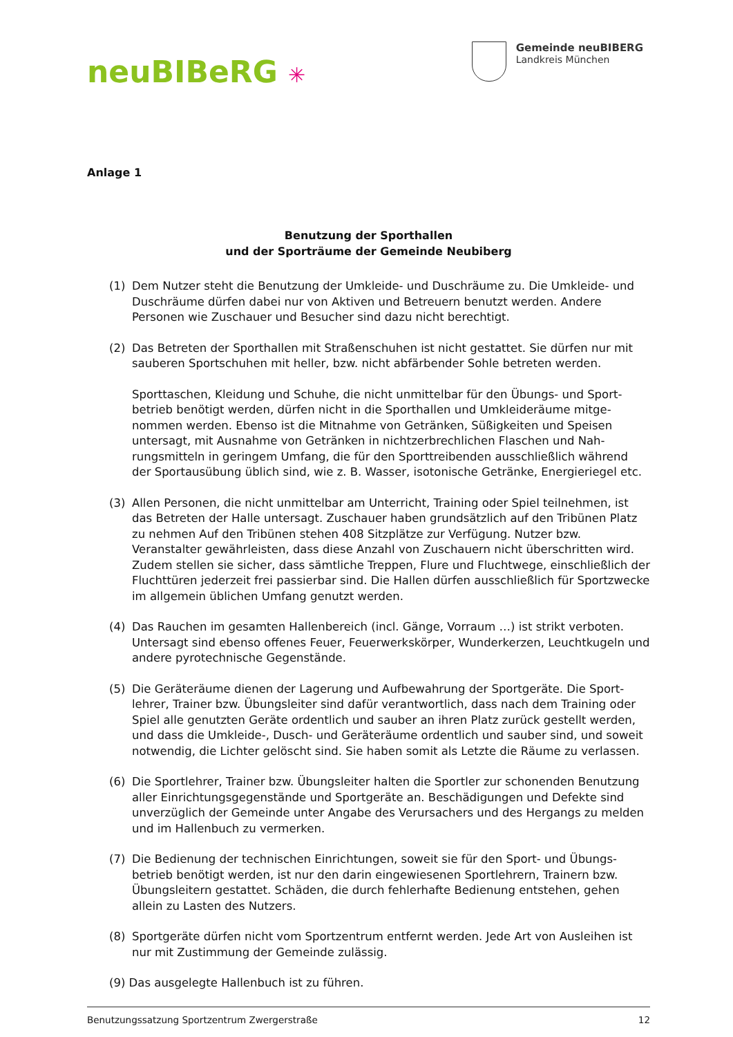neuBIBeRG ✳
Gemeinde neuBIBERG
Landkreis München
Anlage 1
Benutzung der Sporthallen
und der Sporträume der Gemeinde Neubiberg
(1) Dem Nutzer steht die Benutzung der Umkleide- und Duschräume zu. Die Umkleide- und Duschräume dürfen dabei nur von Aktiven und Betreuern benutzt werden. Andere Personen wie Zuschauer und Besucher sind dazu nicht berechtigt.
(2) Das Betreten der Sporthallen mit Straßenschuhen ist nicht gestattet. Sie dürfen nur mit sauberen Sportschuhen mit heller, bzw. nicht abfärbender Sohle betreten werden.
Sporttaschen, Kleidung und Schuhe, die nicht unmittelbar für den Übungs- und Sport­betrieb benötigt werden, dürfen nicht in die Sporthallen und Umkleideräume mitge­nommen werden. Ebenso ist die Mitnahme von Getränken, Süßigkeiten und Speisen untersagt, mit Ausnahme von Getränken in nichtzerbrechlichen Flaschen und Nah­rungsmitteln in geringem Umfang, die für den Sporttreibenden ausschließlich während der Sportausübung üblich sind, wie z. B. Wasser, isotonische Getränke, Energieriegel etc.
(3) Allen Personen, die nicht unmittelbar am Unterricht, Training oder Spiel teilnehmen, ist das Betreten der Halle untersagt. Zuschauer haben grundsätzlich auf den Tribünen Platz zu nehmen Auf den Tribünen stehen 408 Sitzplätze zur Verfügung. Nutzer bzw. Veranstalter gewährleisten, dass diese Anzahl von Zuschauern nicht überschritten wird. Zudem stellen sie sicher, dass sämtliche Treppen, Flure und Fluchtwege, ein­schließlich der Fluchttüren jederzeit frei passierbar sind. Die Hallen dürfen ausschließ­lich für Sportzwecke im allgemein üblichen Umfang genutzt werden.
(4) Das Rauchen im gesamten Hallenbereich (incl. Gänge, Vorraum …) ist strikt verboten. Untersagt sind ebenso offenes Feuer, Feuerwerkskörper, Wunderkerzen, Leuchtkugeln und andere pyrotechnische Gegenstände.
(5) Die Geräteräume dienen der Lagerung und Aufbewahrung der Sportgeräte. Die Sport­lehrer, Trainer bzw. Übungsleiter sind dafür verantwortlich, dass nach dem Training oder Spiel alle genutzten Geräte ordentlich und sauber an ihren Platz zurück gestellt werden, und dass die Umkleide-, Dusch- und Geräteräume ordentlich und sauber sind, und soweit notwendig, die Lichter gelöscht sind. Sie haben somit als Letzte die Räume zu verlassen.
(6) Die Sportlehrer, Trainer bzw. Übungsleiter halten die Sportler zur schonenden Benut­zung aller Einrichtungsgegenstände und Sportgeräte an. Beschädigungen und Defekte sind unverzüglich der Gemeinde unter Angabe des Verursachers und des Hergangs zu melden und im Hallenbuch zu vermerken.
(7) Die Bedienung der technischen Einrichtungen, soweit sie für den Sport- und Übungs­betrieb benötigt werden, ist nur den darin eingewiesenen Sportlehrern, Trainern bzw. Übungsleitern gestattet. Schäden, die durch fehlerhafte Bedienung entstehen, gehen allein zu Lasten des Nutzers.
(8) Sportgeräte dürfen nicht vom Sportzentrum entfernt werden. Jede Art von Ausleihen ist nur mit Zustimmung der Gemeinde zulässig.
(9) Das ausgelegte Hallenbuch ist zu führen.
Benutzungssatzung Sportzentrum Zwergerstraße 12